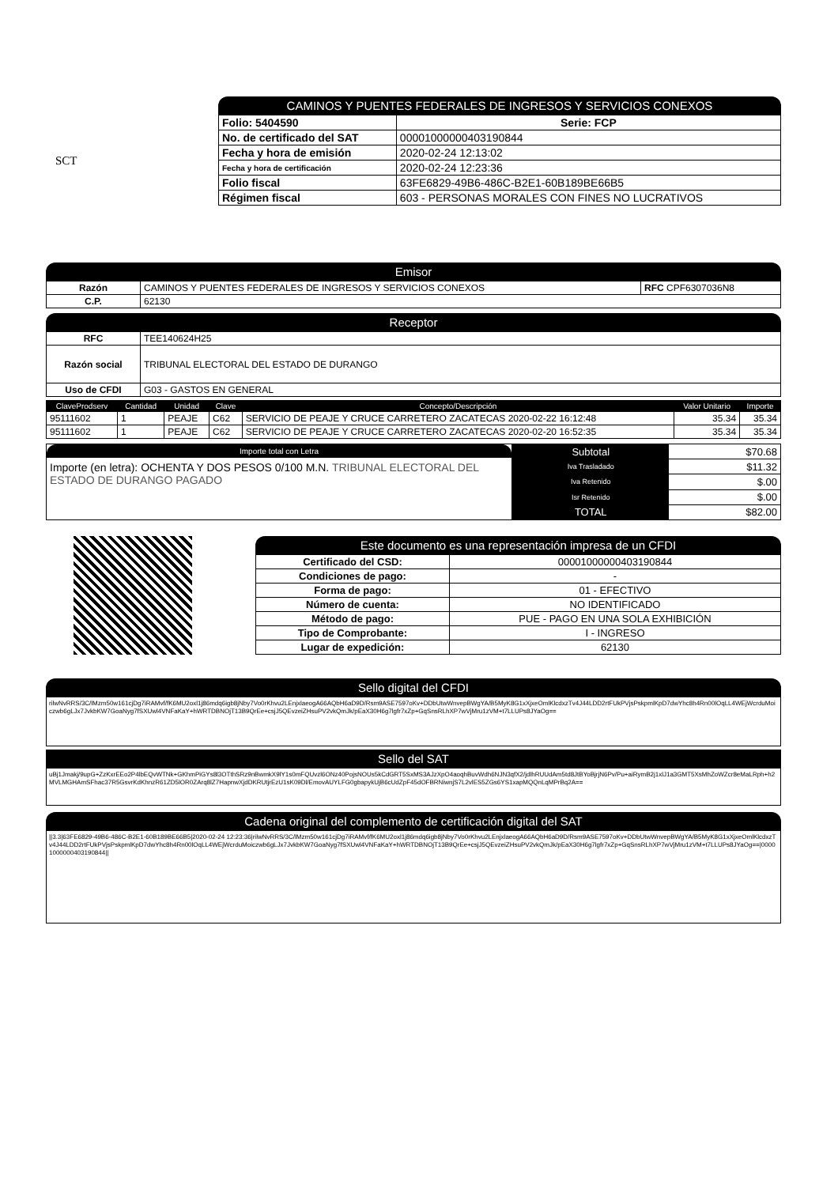SCT
CAMINOS Y PUENTES FEDERALES DE INGRESOS Y SERVICIOS CONEXOS
| Folio: 5404590 | Serie: FCP |
| No. de certificado del SAT | 00001000000403190844 |
| Fecha y hora de emisión | 2020-02-24 12:13:02 |
| Fecha y hora de certificación | 2020-02-24 12:23:36 |
| Folio fiscal | 63FE6829-49B6-486C-B2E1-60B189BE66B5 |
| Régimen fiscal | 603 - PERSONAS MORALES CON FINES NO LUCRATIVOS |
Emisor
| Razón | CAMINOS Y PUENTES FEDERALES DE INGRESOS Y SERVICIOS CONEXOS | RFC CPF6307036N8 |
| C.P. | 62130 | |
Receptor
| RFC | TEE140624H25 |
| Razón social | TRIBUNAL ELECTORAL DEL ESTADO DE DURANGO |
| Uso de CFDI | G03 - GASTOS EN GENERAL |
| ClaveProdserv | Cantidad | Unidad | Clave | Concepto/Descripción | Valor Unitario | Importe |
| --- | --- | --- | --- | --- | --- | --- |
| 95111602 | 1 | PEAJE | C62 | SERVICIO DE PEAJE Y CRUCE CARRETERO ZACATECAS 2020-02-22 16:12:48 | 35.34 | 35.34 |
| 95111602 | 1 | PEAJE | C62 | SERVICIO DE PEAJE Y CRUCE CARRETERO ZACATECAS 2020-02-20 16:52:35 | 35.34 | 35.34 |
Importe total con Letra
Importe (en letra): OCHENTA Y DOS PESOS 0/100 M.N. TRIBUNAL ELECTORAL DEL ESTADO DE DURANGO PAGADO
| Subtotal | $70.68 |
| Iva Trasladado | $11.32 |
| Iva Retenido | $.00 |
| Isr Retenido | $.00 |
| TOTAL | $82.00 |
Este documento es una representación impresa de un CFDI
| Certificado del CSD: | 00001000000403190844 |
| Condiciones de pago: | - |
| Forma de pago: | 01 - EFECTIVO |
| Número de cuenta: | NO IDENTIFICADO |
| Método de pago: | PUE - PAGO EN UNA SOLA EXHIBICIÓN |
| Tipo de Comprobante: | I - INGRESO |
| Lugar de expedición: | 62130 |
Sello digital del CFDI
rilwNvRRS/3C/lMzm50w161cjDg7iRAMvf/fK6MU2oxl1j86mdq6igb8jNby7Vo0rKhvu2LEnjxlaeogA66AQbH6aD9D/Rsm9ASE7597oKv+DDbUtwWnvepBWgYA/B5MyK8G1xXjxeOmlKlcdxzTv4J44LDD2rtFUkPVjsPskpmlKpD7dwYhc8h4Rn00lOqLL4WEjWcrduMoiczwb6gLJx7JvkbKW7GoaNyg7fSXUwl4VNFaKaY+hWRTDBNOjT13B9QrEe+csjJ5QEvzeiZHsuPV2vkQmJk/pEaX30H6g7lgfr7xZp+GqSnsRLhXP7wVjMru1zVM+t7LLUPs8JYaOg==
Sello del SAT
uBj1Jmakj/9upG+ZzKxrEEo2P4lbEQvWTNk+GKhmPiGYs8l3OTthSRz9nBwmkX9lY1s0mFQUvzl6ONz40PojsNOUs5kCdGRT5SxMS3AJzXpO4aoqhBuvWdh6NJN3qfX2/jdlhRUUdAm5td8JtBYoBjrjN6Pv/Pu+aiRymB2j1xlJ1a3GMT5XsMhZoWZcr8eMaLRph+h2MVLMGHAmSFhac37R5GsvrKdKhnzR61ZD5lOR0ZArq8lZ7HapnwXjdDKRUtjrEzU1sK09Dl/EmovAUYLFG0gbapykUjB6cUdZpF45dOFBRNiwnjS7L2vlES5ZGs6YS1xapMQQnLqMPrBq2A==
Cadena original del complemento de certificación digital del SAT
||3.3|63FE6829-49B6-486C-B2E1-60B189BE66B5|2020-02-24 12:23:36|rilwNvRRS/3C/lMzm50w161cjDg7iRAMvf/fK6MU2oxl1j86mdq6igb8jNby7Vo0rKhvu2LEnjxlaeogA66AQbH6aD9D/Rsm9ASE7597oKv+DDbUtwWnvepBWgYA/B5MyK8G1xXjxeOmlKlcdxzTv4J44LDD2rtFUkPVjsPskpmlKpD7dwYhc8h4Rn00lOqLL4WEjWcrduMoiczwb6gLJx7JvkbKW7GoaNyg7fSXUwl4VNFaKaY+hWRTDBNOjT13B9QrEe+csjJ5QEvzeiZHsuPV2vkQmJk/pEaX30H6g7lgfr7xZp+GqSnsRLhXP7wVjMru1zVM+t7LLUPs8JYaOg==|00001000000403190844||